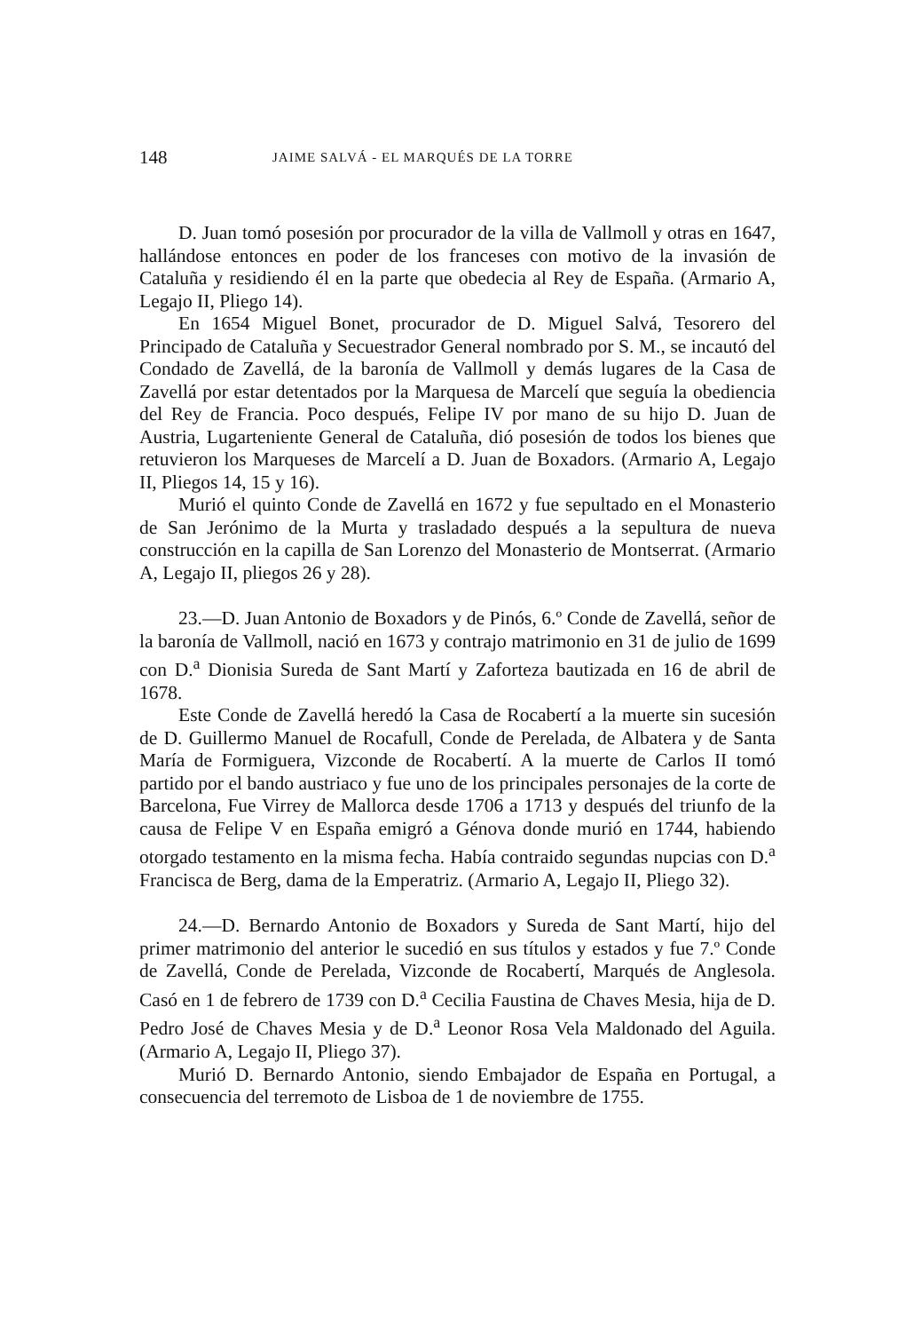148 JAIME SALVÁ - EL MARQUÉS DE LA TORRE
D. Juan tomó posesión por procurador de la villa de Vallmoll y otras en 1647, hallándose entonces en poder de los franceses con motivo de la invasión de Cataluña y residiendo él en la parte que obedecia al Rey de España. (Armario A, Legajo II, Pliego 14).
En 1654 Miguel Bonet, procurador de D. Miguel Salvá, Tesorero del Principado de Cataluña y Secuestrador General nombrado por S. M., se incautó del Condado de Zavellá, de la baronía de Vallmoll y demás lugares de la Casa de Zavellá por estar detentados por la Marquesa de Marcelí que seguía la obediencia del Rey de Francia. Poco después, Felipe IV por mano de su hijo D. Juan de Austria, Lugarteniente General de Cataluña, dió posesión de todos los bienes que retuvieron los Marqueses de Marcelí a D. Juan de Boxadors. (Armario A, Legajo II, Pliegos 14, 15 y 16).
Murió el quinto Conde de Zavellá en 1672 y fue sepultado en el Monasterio de San Jerónimo de la Murta y trasladado después a la sepultura de nueva construcción en la capilla de San Lorenzo del Monasterio de Montserrat. (Armario A, Legajo II, pliegos 26 y 28).
23.—D. Juan Antonio de Boxadors y de Pinós, 6.º Conde de Zavellá, señor de la baronía de Vallmoll, nació en 1673 y contrajo matrimonio en 31 de julio de 1699 con D.<sup>a</sup> Dionisia Sureda de Sant Martí y Zaforteza bautizada en 16 de abril de 1678.
Este Conde de Zavellá heredó la Casa de Rocabertí a la muerte sin sucesión de D. Guillermo Manuel de Rocafull, Conde de Perelada, de Albatera y de Santa María de Formiguera, Vizconde de Rocabertí. A la muerte de Carlos II tomó partido por el bando austriaco y fue uno de los principales personajes de la corte de Barcelona, Fue Virrey de Mallorca desde 1706 a 1713 y después del triunfo de la causa de Felipe V en España emigró a Génova donde murió en 1744, habiendo otorgado testamento en la misma fecha. Había contraido segundas nupcias con D.<sup>a</sup> Francisca de Berg, dama de la Emperatriz. (Armario A, Legajo II, Pliego 32).
24.—D. Bernardo Antonio de Boxadors y Sureda de Sant Martí, hijo del primer matrimonio del anterior le sucedió en sus títulos y estados y fue 7.º Conde de Zavellá, Conde de Perelada, Vizconde de Rocabertí, Marqués de Anglesola. Casó en 1 de febrero de 1739 con D.<sup>a</sup> Cecilia Faustina de Chaves Mesia, hija de D. Pedro José de Chaves Mesia y de D.<sup>a</sup> Leonor Rosa Vela Maldonado del Aguila. (Armario A, Legajo II, Pliego 37).
Murió D. Bernardo Antonio, siendo Embajador de España en Portugal, a consecuencia del terremoto de Lisboa de 1 de noviembre de 1755.